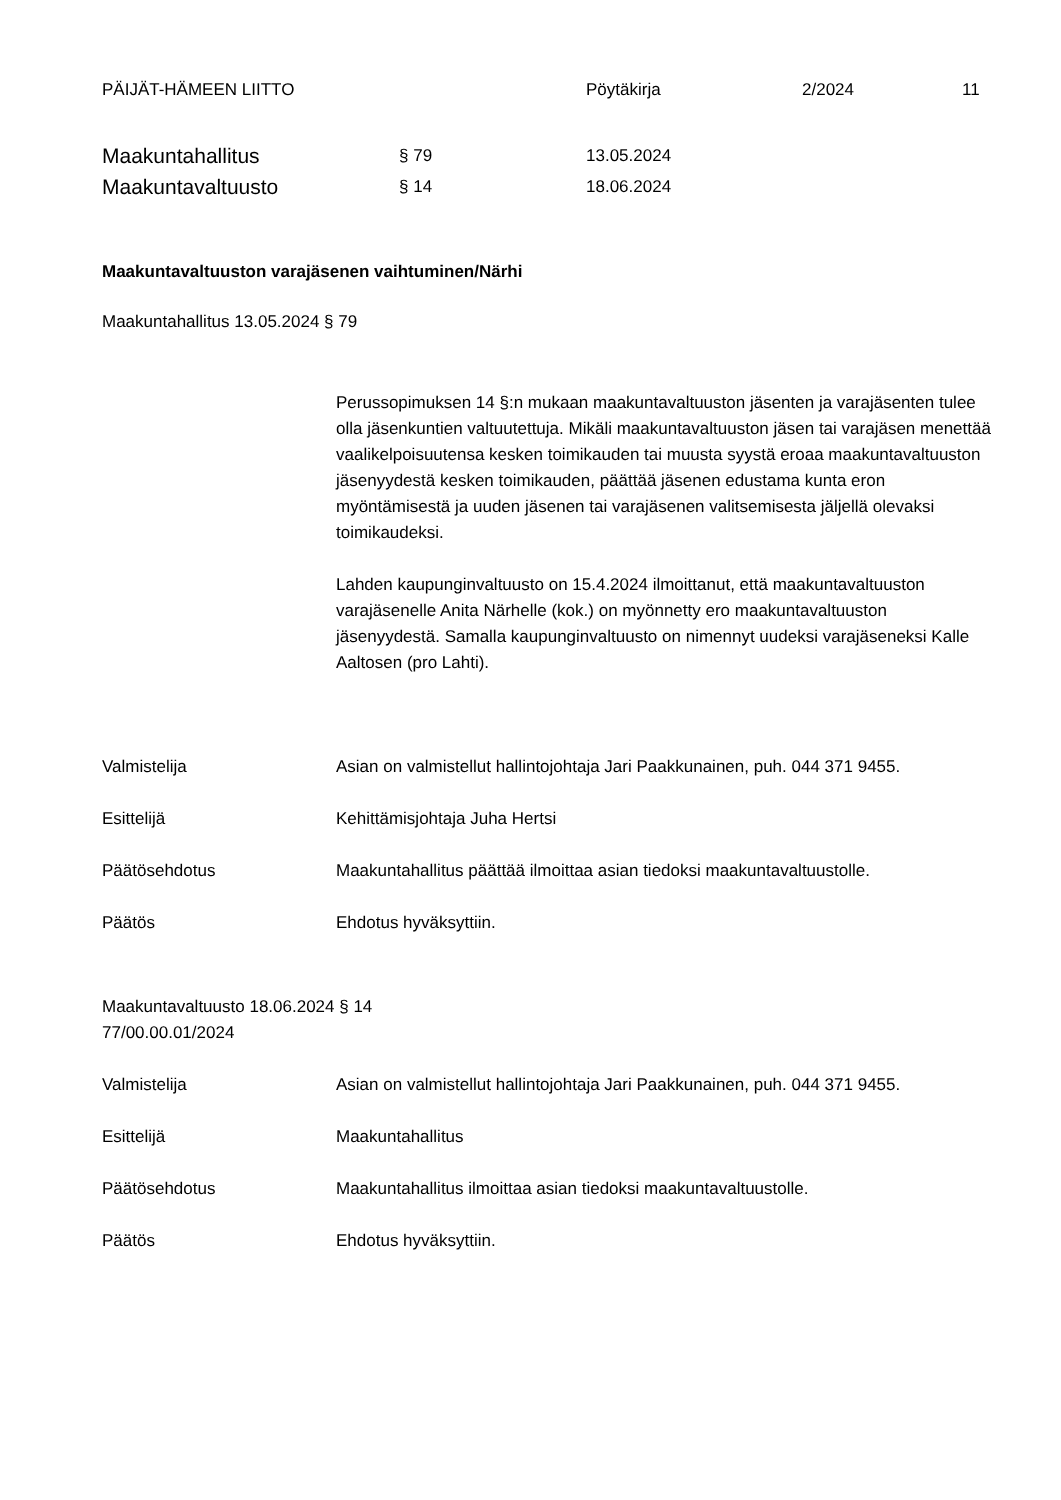PÄIJÄT-HÄMEEN LIITTO Pöytäkirja 2/2024 11
Maakuntahallitus § 79 13.05.2024
Maakuntavaltuusto § 14 18.06.2024
Maakuntavaltuuston varajäsenen vaihtuminen/Närhi
Maakuntahallitus 13.05.2024 § 79
Perussopimuksen 14 §:n mukaan maakuntavaltuuston jäsenten ja varajäsenten tulee olla jäsenkuntien valtuutettuja. Mikäli maakuntavaltuuston jäsen tai varajäsen menettää vaalikelpoisuutensa kesken toimikauden tai muusta syystä eroaa maakuntavaltuuston jäsenyydestä kesken toimikauden, päättää jäsenen edustama kunta eron myöntämisestä ja uuden jäsenen tai varajäsenen valitsemisesta jäljellä olevaksi toimikaudeksi.
Lahden kaupunginvaltuusto on 15.4.2024 ilmoittanut, että maakuntavaltuuston varajäsenelle Anita Närhelle (kok.) on myönnetty ero maakuntavaltuuston jäsenyydestä. Samalla kaupunginvaltuusto on nimennyt uudeksi varajäseneksi Kalle Aaltosen (pro Lahti).
Valmistelija Asian on valmistellut hallintojohtaja Jari Paakkunainen, puh. 044 371 9455.
Esittelijä Kehittämisjohtaja Juha Hertsi
Päätösehdotus Maakuntahallitus päättää ilmoittaa asian tiedoksi maakuntavaltuustolle.
Päätös Ehdotus hyväksyttiin.
Maakuntavaltuusto 18.06.2024 § 14
77/00.00.01/2024
Valmistelija Asian on valmistellut hallintojohtaja Jari Paakkunainen, puh. 044 371 9455.
Esittelijä Maakuntahallitus
Päätösehdotus Maakuntahallitus ilmoittaa asian tiedoksi maakuntavaltuustolle.
Päätös Ehdotus hyväksyttiin.